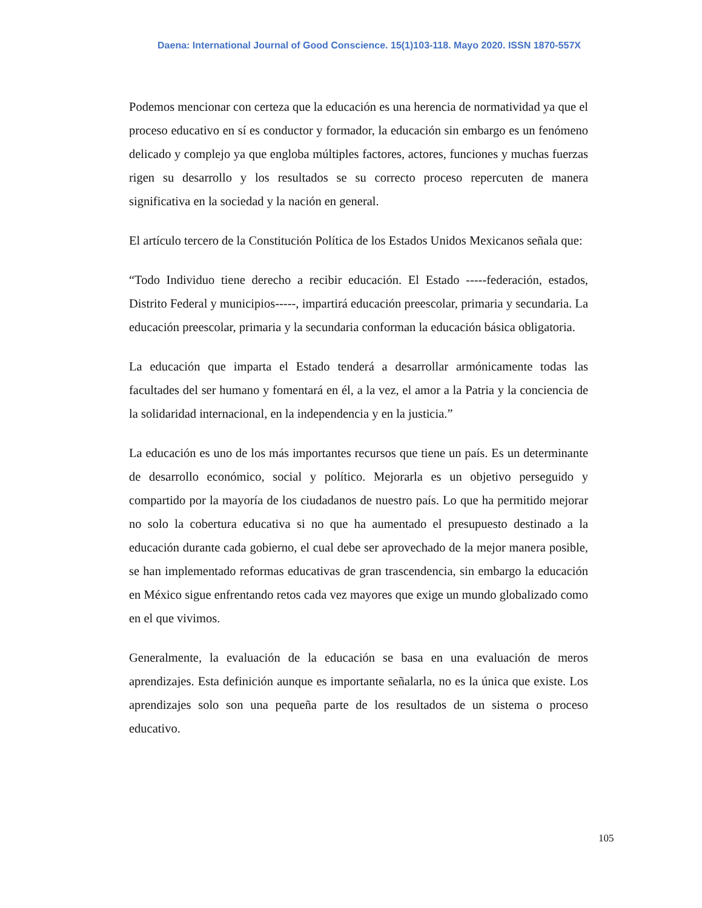Daena: International Journal of Good Conscience. 15(1)103-118. Mayo 2020. ISSN 1870-557X
Podemos mencionar con certeza que la educación es una herencia de normatividad ya que el proceso educativo en sí es conductor y formador, la educación sin embargo es un fenómeno delicado y complejo ya que engloba múltiples factores, actores, funciones y muchas fuerzas rigen su desarrollo y los resultados se su correcto proceso repercuten de manera significativa en la sociedad y la nación en general.
El artículo tercero de la Constitución Política de los Estados Unidos Mexicanos señala que:
“Todo Individuo tiene derecho a recibir educación. El Estado -----federación, estados, Distrito Federal y municipios-----, impartirá educación preescolar, primaria y secundaria. La educación preescolar, primaria y la secundaria conforman la educación básica obligatoria.
La educación que imparta el Estado tenderá a desarrollar armónicamente todas las facultades del ser humano y fomentará en él, a la vez, el amor a la Patria y la conciencia de la solidaridad internacional, en la independencia y en la justicia.”
La educación es uno de los más importantes recursos que tiene un país. Es un determinante de desarrollo económico, social y político. Mejorarla es un objetivo perseguido y compartido por la mayoría de los ciudadanos de nuestro país. Lo que ha permitido mejorar no solo la cobertura educativa si no que ha aumentado el presupuesto destinado a la educación durante cada gobierno, el cual debe ser aprovechado de la mejor manera posible, se han implementado reformas educativas de gran trascendencia, sin embargo la educación en México sigue enfrentando retos cada vez mayores que exige un mundo globalizado como en el que vivimos.
Generalmente, la evaluación de la educación se basa en una evaluación de meros aprendizajes. Esta definición aunque es importante señalarla, no es la única que existe. Los aprendizajes solo son una pequeña parte de los resultados de un sistema o proceso educativo.
105